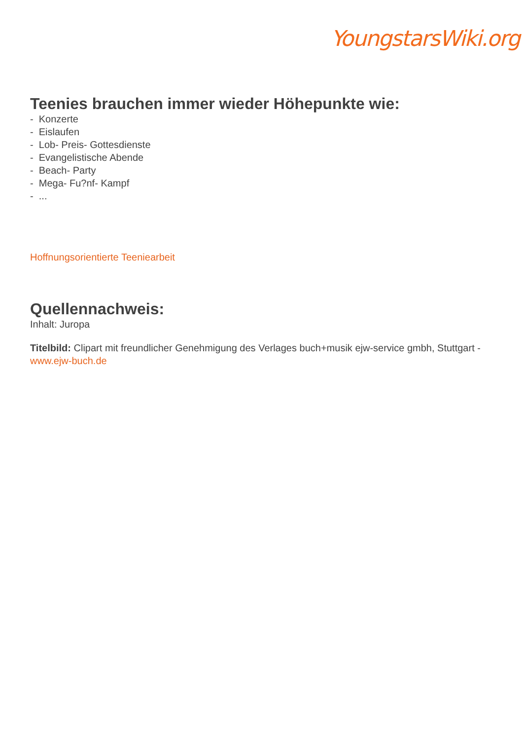YoungstarsWiki.org
Teenies brauchen immer wieder Höhepunkte wie:
- Konzerte
- Eislaufen
- Lob- Preis- Gottesdienste
- Evangelistische Abende
- Beach- Party
- Mega- Fu?nf- Kampf
- ...
Hoffnungsorientierte Teeniearbeit
Quellennachweis:
Inhalt: Juropa
Titelbild: Clipart mit freundlicher Genehmigung des Verlages buch+musik ejw-service gmbh, Stuttgart - www.ejw-buch.de